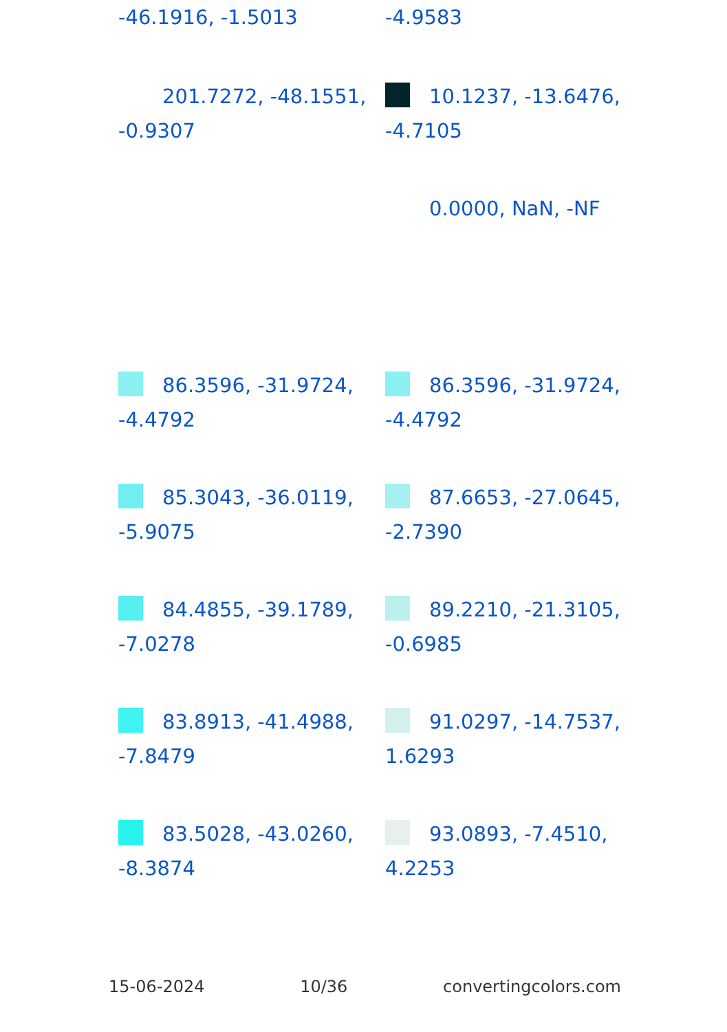-46.1916, -1.5013 -4.9583
201.7272, -48.1551, -0.9307
10.1237, -13.6476, -4.7105
0.0000, NaN, -NF
86.3596, -31.9724, -4.4792
86.3596, -31.9724, -4.4792
85.3043, -36.0119, -5.9075
87.6653, -27.0645, -2.7390
84.4855, -39.1789, -7.0278
89.2210, -21.3105, -0.6985
83.8913, -41.4988, -7.8479
91.0297, -14.7537, 1.6293
83.5028, -43.0260, -8.3874
93.0893, -7.4510, 4.2253
15-06-2024 10/36 convertingcolors.com